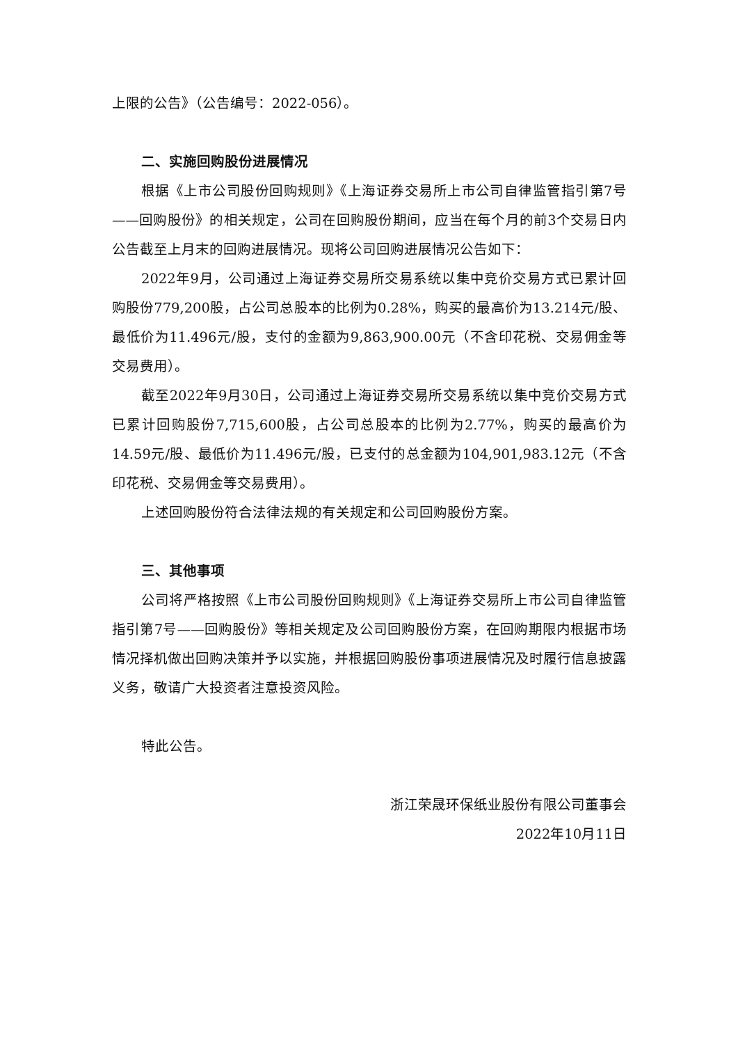上限的公告》（公告编号：2022-056）。
二、实施回购股份进展情况
根据《上市公司股份回购规则》《上海证券交易所上市公司自律监管指引第7号——回购股份》的相关规定，公司在回购股份期间，应当在每个月的前3个交易日内公告截至上月末的回购进展情况。现将公司回购进展情况公告如下：
2022年9月，公司通过上海证券交易所交易系统以集中竞价交易方式已累计回购股份779,200股，占公司总股本的比例为0.28%，购买的最高价为13.214元/股、最低价为11.496元/股，支付的金额为9,863,900.00元（不含印花税、交易佣金等交易费用）。
截至2022年9月30日，公司通过上海证券交易所交易系统以集中竞价交易方式已累计回购股份7,715,600股，占公司总股本的比例为2.77%，购买的最高价为14.59元/股、最低价为11.496元/股，已支付的总金额为104,901,983.12元（不含印花税、交易佣金等交易费用）。
上述回购股份符合法律法规的有关规定和公司回购股份方案。
三、其他事项
公司将严格按照《上市公司股份回购规则》《上海证券交易所上市公司自律监管指引第7号——回购股份》等相关规定及公司回购股份方案，在回购期限内根据市场情况择机做出回购决策并予以实施，并根据回购股份事项进展情况及时履行信息披露义务，敬请广大投资者注意投资风险。
特此公告。
浙江荣晟环保纸业股份有限公司董事会
2022年10月11日